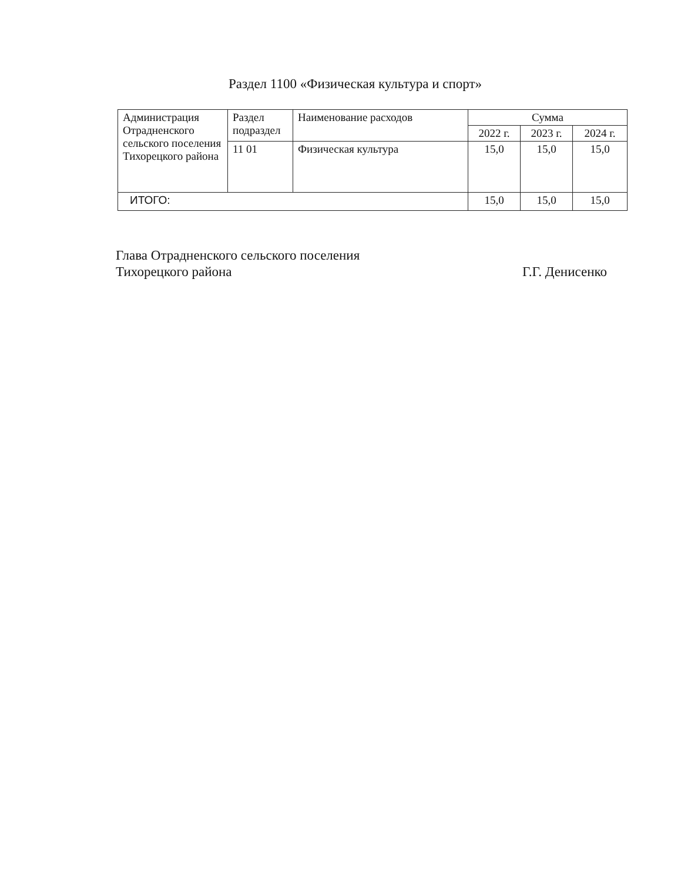Раздел 1100 «Физическая культура и спорт»
| Администрация Отрадненского сельского поселения Тихорецкого района | Раздел подраздел | Наименование расходов | Сумма | | |
| --- | --- | --- | --- | --- | --- |
| | | | 2022 г. | 2023 г. | 2024 г. |
| | 11 01 | Физическая культура | 15,0 | 15,0 | 15,0 |
| ИТОГО: | | | 15,0 | 15,0 | 15,0 |
Глава Отрадненского сельского поселения
Тихорецкого района Г.Г. Денисенко